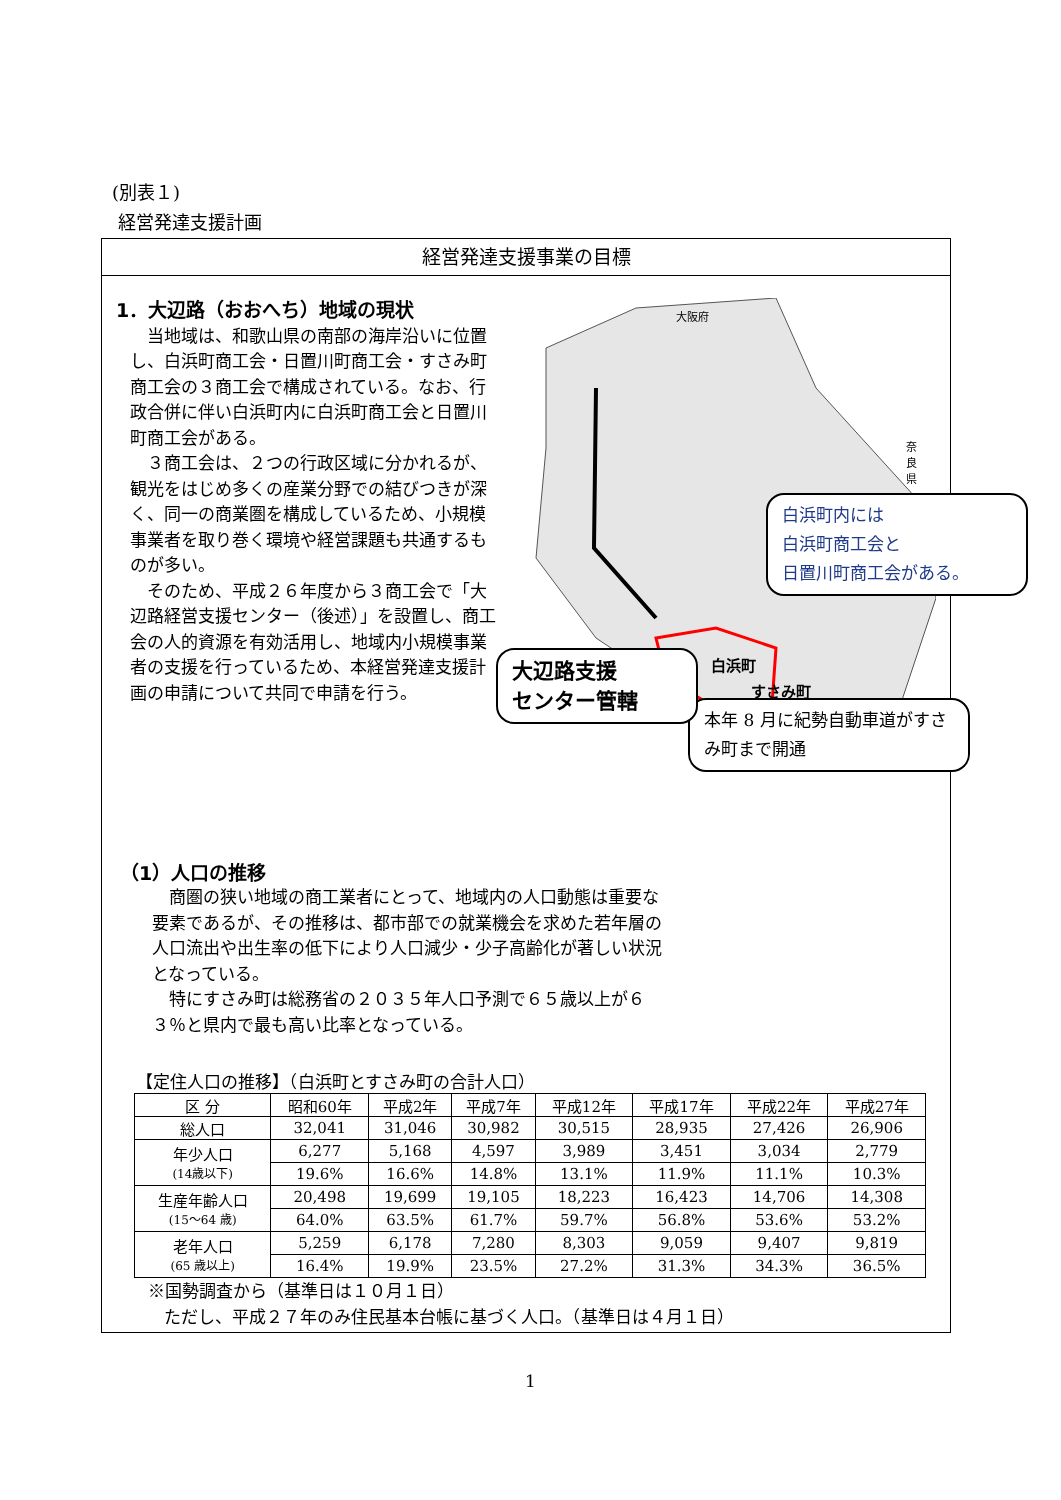(別表１)
経営発達支援計画
経営発達支援事業の目標
1．大辺路（おおへち）地域の現状
当地域は、和歌山県の南部の海岸沿いに位置し、白浜町商工会・日置川町商工会・すさみ町商工会の３商工会で構成されている。なお、行政合併に伴い白浜町内に白浜町商工会と日置川町商工会がある。
３商工会は、２つの行政区域に分かれるが、観光をはじめ多くの産業分野での結びつきが深く、同一の商業圏を構成しているため、小規模事業者を取り巻く環境や経営課題も共通するものが多い。
そのため、平成２６年度から３商工会で「大辺路経営支援センター（後述）」を設置し、商工会の人的資源を有効活用し、地域内小規模事業者の支援を行っているため、本経営発達支援計画の申請について共同で申請を行う。
大阪府
奈良県
白浜町
すさみ町
本年 8 月に紀勢自動車道がすさみ町まで開通
白浜町内には
白浜町商工会と
日置川町商工会がある。
大辺路支援
センター管轄
（1）人口の推移
商圏の狭い地域の商工業者にとって、地域内の人口動態は重要な要素であるが、その推移は、都市部での就業機会を求めた若年層の人口流出や出生率の低下により人口減少・少子高齢化が著しい状況となっている。
特にすさみ町は総務省の２０３５年人口予測で６５歳以上が６３％と県内で最も高い比率となっている。
【定住人口の推移】（白浜町とすさみ町の合計人口）
| 区 分 | 昭和60年 | 平成2年 | 平成7年 | 平成12年 | 平成17年 | 平成22年 | 平成27年 |
| --- | --- | --- | --- | --- | --- | --- | --- |
| 総人口 | 32,041 | 31,046 | 30,982 | 30,515 | 28,935 | 27,426 | 26,906 |
| 年少人口 (14歳以下) | 6,277 | 5,168 | 4,597 | 3,989 | 3,451 | 3,034 | 2,779 |
| | 19.6% | 16.6% | 14.8% | 13.1% | 11.9% | 11.1% | 10.3% |
| 生産年齢人口 (15～64 歳) | 20,498 | 19,699 | 19,105 | 18,223 | 16,423 | 14,706 | 14,308 |
| | 64.0% | 63.5% | 61.7% | 59.7% | 56.8% | 53.6% | 53.2% |
| 老年人口 (65 歳以上) | 5,259 | 6,178 | 7,280 | 8,303 | 9,059 | 9,407 | 9,819 |
| | 16.4% | 19.9% | 23.5% | 27.2% | 31.3% | 34.3% | 36.5% |
※国勢調査から（基準日は１０月１日）
ただし、平成２７年のみ住民基本台帳に基づく人口。（基準日は４月１日）
1